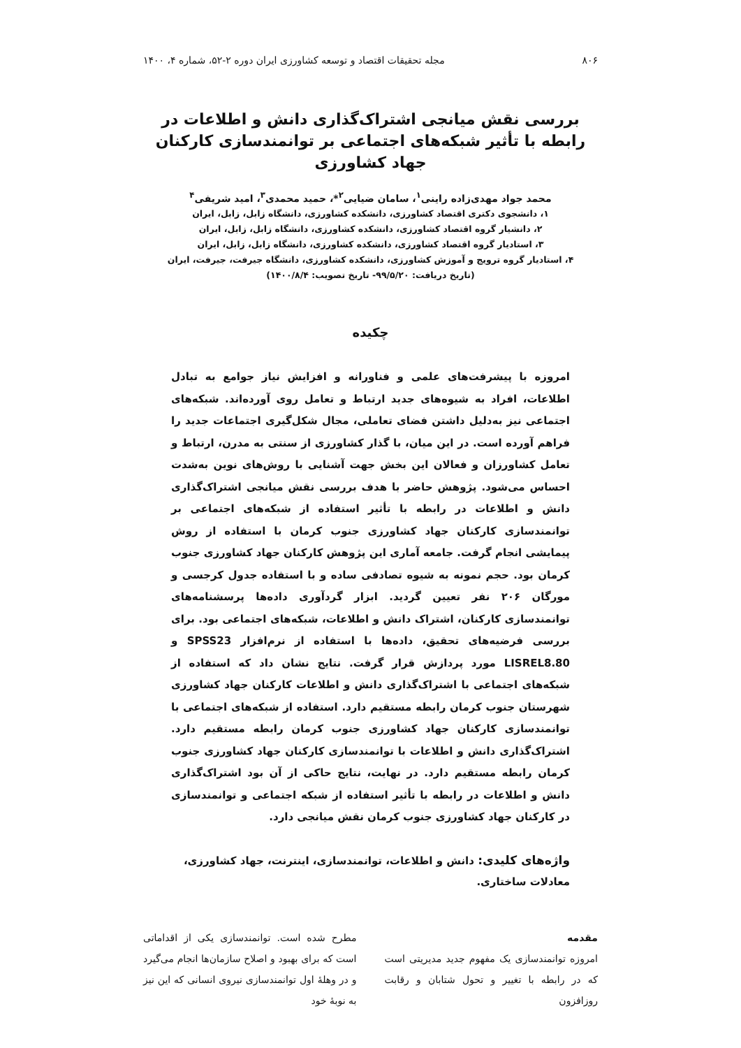۸۰۶ مجله تحقیقات اقتصاد و توسعه کشاورزی ایران دوره ۲-۵۲، شماره ۴، ۱۴۰۰
بررسی نقش میانجی اشتراک‌گذاری دانش و اطلاعات در رابطه با تأثیر شبکه‌های اجتماعی بر توانمندسازی کارکنان جهاد کشاورزی
محمد جواد مهدی‌زاده راینی<sup>۱</sup>، سامان ضیایی<sup>۲</sup>*، حمید محمدی<sup>۳</sup>، امید شریفی<sup>۴</sup>
۱، دانشجوی دکتری اقتصاد کشاورزی، دانشکده کشاورزی، دانشگاه زابل، زابل، ایران
۲، دانشیار گروه اقتصاد کشاورزی، دانشکده کشاورزی، دانشگاه زابل، زابل، ایران
۳، استادیار گروه اقتصاد کشاورزی، دانشکده کشاورزی، دانشگاه زابل، زابل، ایران
۴، استادیار گروه ترویج و آموزش کشاورزی، دانشکده کشاورزی، دانشگاه جیرفت، جیرفت، ایران
(تاریخ دریافت: ۹۹/۵/۲۰- تاریخ تصویب: ۱۴۰۰/۸/۴)
چکیده
امروزه با پیشرفت‌های علمی و فناورانه و افزایش نیاز جوامع به تبادل اطلاعات، افراد به شیوه‌های جدید ارتباط و تعامل روی آورده‌اند. شبکه‌های اجتماعی نیز به‌دلیل داشتن فضای تعاملی، مجال شکل‌گیری اجتماعات جدید را فراهم آورده است. در این میان، با گذار کشاورزی از سنتی به مدرن، ارتباط و تعامل کشاورزان و فعالان این بخش جهت آشنایی با روش‌های نوین به‌شدت احساس می‌شود. پژوهش حاضر با هدف بررسی نقش میانجی اشتراک‌گذاری دانش و اطلاعات در رابطه با تأثیر استفاده از شبکه‌های اجتماعی بر توانمندسازی کارکنان جهاد کشاورزی جنوب کرمان با استفاده از روش پیمایشی انجام گرفت. جامعه آماری این پژوهش کارکنان جهاد کشاورزی جنوب کرمان بود. حجم نمونه به شیوه تصادفی ساده و با استفاده جدول کرجسی و مورگان ۲۰۶ نفر تعیین گردید. ابزار گردآوری داده‌ها پرسشنامه‌های توانمندسازی کارکنان، اشتراک دانش و اطلاعات، شبکه‌های اجتماعی بود. برای بررسی فرضیه‌های تحقیق، داده‌ها با استفاده از نرم‌افزار SPSS23 و LISREL8.80 مورد پردازش قرار گرفت. نتایج نشان داد که استفاده از شبکه‌های اجتماعی با اشتراک‌گذاری دانش و اطلاعات کارکنان جهاد کشاورزی شهرستان جنوب کرمان رابطه مستقیم دارد. استفاده از شبکه‌های اجتماعی با توانمندسازی کارکنان جهاد کشاورزی جنوب کرمان رابطه مستقیم دارد. اشتراک‌گذاری دانش و اطلاعات با توانمندسازی کارکنان جهاد کشاورزی جنوب کرمان رابطه مستقیم دارد. در نهایت، نتایج حاکی از آن بود اشتراک‌گذاری دانش و اطلاعات در رابطه با تأثیر استفاده از شبکه اجتماعی و توانمندسازی در کارکنان جهاد کشاورزی جنوب کرمان نقش میانجی دارد.
واژه‌های کلیدی: دانش و اطلاعات، توانمندسازی، اینترنت، جهاد کشاورزی، معادلات ساختاری.
مقدمه
امروزه توانمندسازی یک مفهوم جدید مدیریتی است که در رابطه با تغییر و تحول شتابان و رقابت روزافزون
مطرح شده است. توانمندسازی یکی از اقداماتی است که برای بهبود و اصلاح سازمان‌ها انجام می‌گیرد و در وهلهٔ اول توانمندسازی نیروی انسانی که این نیز به نوبهٔ خود